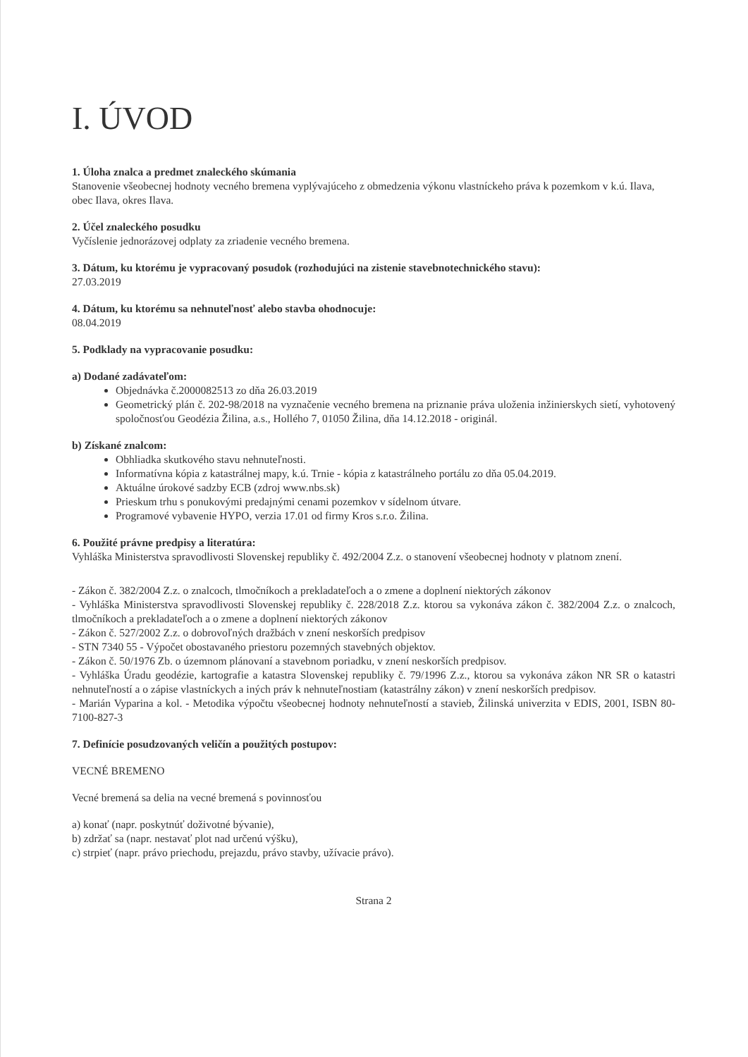I. ÚVOD
1. Úloha znalca a predmet znaleckého skúmania
Stanovenie všeobecnej hodnoty vecného bremena vyplývajúceho z obmedzenia výkonu vlastníckeho práva k pozemkom v k.ú. Ilava, obec Ilava, okres Ilava.
2. Účel znaleckého posudku
Vyčíslenie jednorázovej odplaty za zriadenie vecného bremena.
3. Dátum, ku ktorému je vypracovaný posudok (rozhodujúci na zistenie stavebnotechnického stavu):
27.03.2019
4. Dátum, ku ktorému sa nehnuteľnosť alebo stavba ohodnocuje:
08.04.2019
5. Podklady na vypracovanie posudku:
a) Dodané zadávateľom:
Objednávka č.2000082513 zo dňa 26.03.2019
Geometrický plán č. 202-98/2018 na vyznačenie vecného bremena na priznanie práva uloženia inžinierskych sietí, vyhotovený spoločnosťou Geodézia Žilina, a.s., Hollého 7, 01050 Žilina, dňa 14.12.2018 - originál.
b) Získané znalcom:
Obhliadka skutkového stavu nehnuteľnosti.
Informatívna kópia z katastrálnej mapy, k.ú. Trnie - kópia z katastrálneho portálu zo dňa 05.04.2019.
Aktuálne úrokové sadzby ECB (zdroj www.nbs.sk)
Prieskum trhu s ponukovými predajnými cenami pozemkov v sídelnom útvare.
Programové vybavenie HYPO, verzia 17.01 od firmy Kros s.r.o. Žilina.
6. Použité právne predpisy a literatúra:
Vyhláška Ministerstva spravodlivosti Slovenskej republiky č. 492/2004 Z.z. o stanovení všeobecnej hodnoty v platnom znení.
- Zákon č. 382/2004 Z.z. o znalcoch, tlmočníkoch a prekladateľoch a o zmene a doplnení niektorých zákonov
- Vyhláška Ministerstva spravodlivosti Slovenskej republiky č. 228/2018 Z.z. ktorou sa vykonáva zákon č. 382/2004 Z.z. o znalcoch, tlmočníkoch a prekladateľoch a o zmene a doplnení niektorých zákonov
- Zákon č. 527/2002 Z.z. o dobrovoľných dražbách v znení neskorších predpisov
- STN 7340 55 - Výpočet obostavaného priestoru pozemných stavebných objektov.
- Zákon č. 50/1976 Zb. o územnom plánovaní a stavebnom poriadku, v znení neskorších predpisov.
- Vyhláška Úradu geodézie, kartografie a katastra Slovenskej republiky č. 79/1996 Z.z., ktorou sa vykonáva zákon NR SR o katastri nehnuteľností a o zápise vlastníckych a iných práv k nehnuteľnostiam (katastrálny zákon) v znení neskorších predpisov.
- Marián Vyparina a kol. - Metodika výpočtu všeobecnej hodnoty nehnuteľností a stavieb, Žilinská univerzita v EDIS, 2001, ISBN 80-7100-827-3
7. Definície posudzovaných veličín a použitých postupov:
VECNÉ BREMENO
Vecné bremená sa delia na vecné bremená s povinnosťou
a) konať (napr. poskytnúť doživotné bývanie),
b) zdržať sa (napr. nestavať plot nad určenú výšku),
c) strpieť (napr. právo priechodu, prejazdu, právo stavby, užívacie právo).
Strana 2